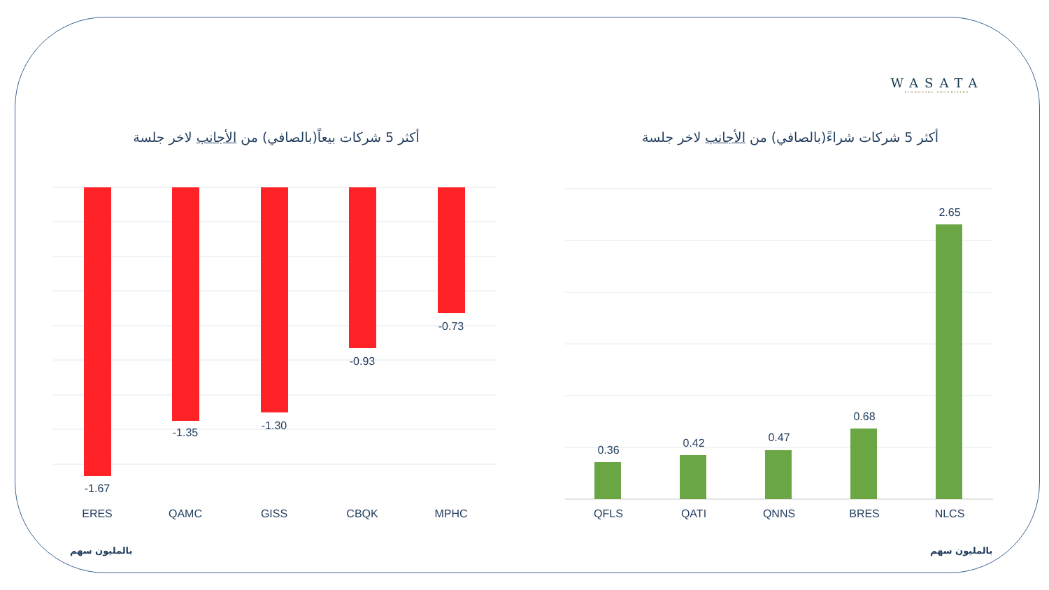WASATA
FINANCIAL SECURITIES
أكثر 5 شركات بيعاً(بالصافي) من الأجانب لاخر جلسة أكثر 5 شركات شراءً(بالصافي) من الأجانب لاخر جلسة
-1.67
-1.35
-1.30
-0.93
-0.73
ERES QAMC GISS CBQK MPHC
0.36
0.42 0.47
0.68
2.65
QFLS QATI QNNS BRES NLCS
بالمليون سهم بالمليون سهم